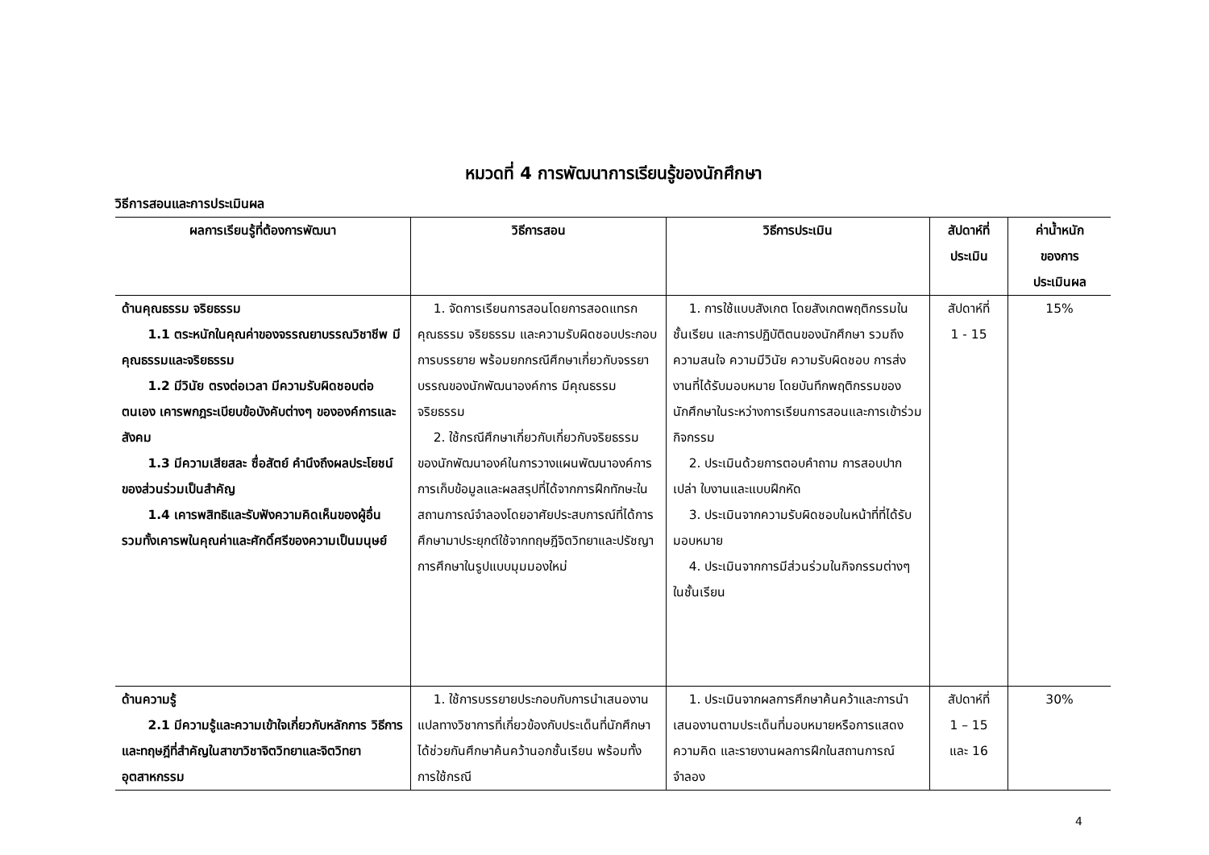หมวดที่ 4 การพัฒนาการเรียนรู้ของนักศึกษา
วิธีการสอนและการประเมินผล
| ผลการเรียนรู้ที่ต้องการพัฒนา | วิธีการสอน | วิธีการประเมิน | สัปดาห์ที่ ประเมิน | ค่าน้ำหนัก ของการ ประเมินผล |
| --- | --- | --- | --- | --- |
| ด้านคุณธรรม จริยธรรม 1.1 ตระหนักในคุณค่าของจรรณยาบรรณวิชาชีพ มีคุณธรรมและจริยธรรม 1.2 มีวินัย ตรงต่อเวลา มีความรับผิดชอบต่อตนเอง เคารพกฎระเบียบข้อบังคับต่างๆ ขององค์การและสังคม 1.3 มีความเสียสละ ซื่อสัตย์ คำนึงถึงผลประโยชน์ของส่วนร่วมเป็นสำคัญ 1.4 เคารพสิทธิและรับฟังความคิดเห็นของผู้อื่น รวมทั้งเคารพในคุณค่าและศักดิ์ศรีของความเป็นมนุษย์ | 1. จัดการเรียนการสอนโดยการสอดแทรกคุณธรรม จริยธรรม และความรับผิดชอบประกอบการบรรยาย พร้อมยกกรณีศึกษาเกี่ยวกับจรรยาบรรณของนักพัฒนาองค์การ มีคุณธรรม จริยธรรม 2. ใช้กรณีศึกษาเกี่ยวกับเกี่ยวกับจริยธรรมของนักพัฒนาองค์ในการวางแผนพัฒนาองค์การ การเก็บข้อมูลและผลสรุปที่ได้จากการฝึกทักษะในสถานการณ์จำลองโดยอาศัยประสบการณ์ที่ได้การศึกษามาประยุกต์ใช้จากทฤษฎีจิตวิทยาและปรัชญาการศึกษาในรูปแบบมุมมองใหม่ | 1. การใช้แบบสังเกต โดยสังเกตพฤติกรรมในชั้นเรียน และการปฏิบัติตนของนักศึกษา รวมถึงความสนใจ ความมีวินัย ความรับผิดชอบ การส่งงานที่ได้รับมอบหมาย โดยบันทึกพฤติกรรมของนักศึกษาในระหว่างการเรียนการสอนและการเข้าร่วมกิจกรรม 2. ประเมินด้วยการตอบคำถาม การสอบปากเปล่า ใบงานและแบบฝึกหัด 3. ประเมินจากความรับผิดชอบในหน้าที่ที่ได้รับมอบหมาย 4. ประเมินจากการมีส่วนร่วมในกิจกรรมต่างๆ ในชั้นเรียน | สัปดาห์ที่ 1 - 15 | 15% |
| ด้านความรู้ 2.1 มีความรู้และความเข้าใจเกี่ยวกับหลักการ วิธีการและทฤษฎีที่สำคัญในสาขาวิชาจิตวิทยาและจิตวิทยาอุตสาหกรรม | 1. ใช้การบรรยายประกอบกับการนำเสนองานแปลทางวิชาการที่เกี่ยวข้องกับประเด็นที่นักศึกษาได้ช่วยกันศึกษาค้นคว้านอกชั้นเรียน พร้อมทั้งการใช้กรณี | 1. ประเมินจากผลการศึกษาค้นคว้าและการนำเสนองานตามประเด็นที่มอบหมายหรือการแสดงความคิด และรายงานผลการฝึกในสถานการณ์จำลอง | สัปดาห์ที่ 1 – 15 และ 16 | 30% |
4